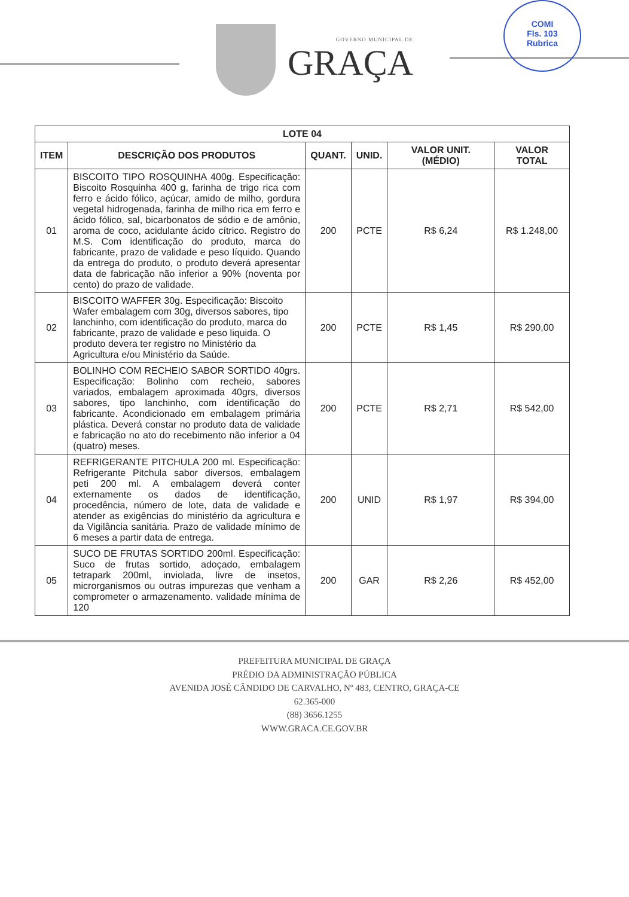COMI
Fls. 103
Rubrica
GOVERNO MUNICIPAL DE
GRAÇA
| LOTE 04 | | | | | |
| --- | --- | --- | --- | --- | --- |
| ITEM | DESCRIÇÃO DOS PRODUTOS | QUANT. | UNID. | VALOR UNIT. (MÉDIO) | VALOR TOTAL |
| 01 | BISCOITO TIPO ROSQUINHA 400g. Especificação: Biscoito Rosquinha 400 g, farinha de trigo rica com ferro e ácido fólico, açúcar, amido de milho, gordura vegetal hidrogenada, farinha de milho rica em ferro e ácido fólico, sal, bicarbonatos de sódio e de amônio, aroma de coco, acidulante ácido cítrico. Registro do M.S. Com identificação do produto, marca do fabricante, prazo de validade e peso líquido. Quando da entrega do produto, o produto deverá apresentar data de fabricação não inferior a 90% (noventa por cento) do prazo de validade. | 200 | PCTE | R$ 6,24 | R$ 1.248,00 |
| 02 | BISCOITO WAFFER 30g. Especificação: Biscoito Wafer embalagem com 30g, diversos sabores, tipo lanchinho, com identificação do produto, marca do fabricante, prazo de validade e peso liquida. O produto devera ter registro no Ministério da Agricultura e/ou Ministério da Saúde. | 200 | PCTE | R$ 1,45 | R$ 290,00 |
| 03 | BOLINHO COM RECHEIO SABOR SORTIDO 40grs. Especificação: Bolinho com recheio, sabores variados, embalagem aproximada 40grs, diversos sabores, tipo lanchinho, com identificação do fabricante. Acondicionado em embalagem primária plástica. Deverá constar no produto data de validade e fabricação no ato do recebimento não inferior a 04 (quatro) meses. | 200 | PCTE | R$ 2,71 | R$ 542,00 |
| 04 | REFRIGERANTE PITCHULA 200 ml. Especificação: Refrigerante Pitchula sabor diversos, embalagem peti 200 ml. A embalagem deverá conter externamente os dados de identificação, procedência, número de lote, data de validade e atender as exigências do ministério da agricultura e da Vigilância sanitária. Prazo de validade mínimo de 6 meses a partir data de entrega. | 200 | UNID | R$ 1,97 | R$ 394,00 |
| 05 | SUCO DE FRUTAS SORTIDO 200ml. Especificação: Suco de frutas sortido, adoçado, embalagem tetrapark 200ml, inviolada, livre de insetos, microrganismos ou outras impurezas que venham a comprometer o armazenamento. validade mínima de 120 | 200 | GAR | R$ 2,26 | R$ 452,00 |
PREFEITURA MUNICIPAL DE GRAÇA
PRÉDIO DA ADMINISTRAÇÃO PÚBLICA
AVENIDA JOSÉ CÂNDIDO DE CARVALHO, Nº 483, CENTRO, GRAÇA-CE
62.365-000
(88) 3656.1255
WWW.GRACA.CE.GOV.BR